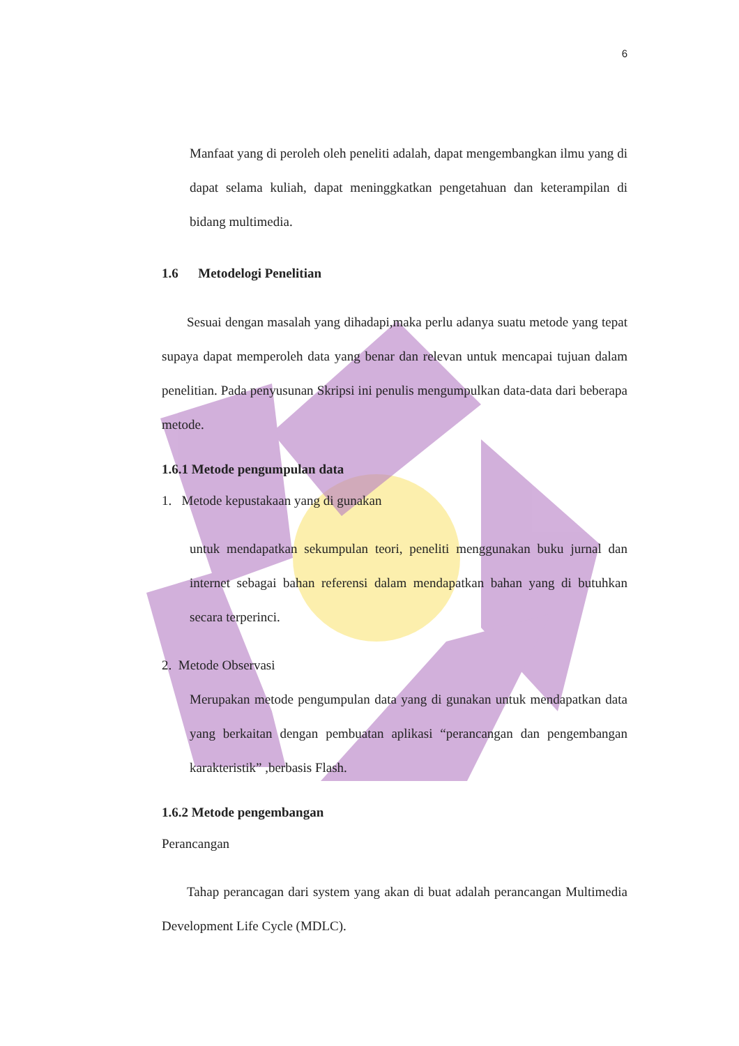6
Manfaat yang di peroleh oleh peneliti adalah, dapat mengembangkan ilmu yang di dapat selama kuliah, dapat meninggkatkan pengetahuan dan keterampilan di bidang multimedia.
1.6 Metodelogi Penelitian
Sesuai dengan masalah yang dihadapi,maka perlu adanya suatu metode yang tepat supaya dapat memperoleh data yang benar dan relevan untuk mencapai tujuan dalam penelitian. Pada penyusunan Skripsi ini penulis mengumpulkan data-data dari beberapa metode.
1.6.1 Metode pengumpulan data
1. Metode kepustakaan yang di gunakan
untuk mendapatkan sekumpulan teori, peneliti menggunakan buku jurnal dan internet sebagai bahan referensi dalam mendapatkan bahan yang di butuhkan secara terperinci.
2. Metode Observasi
Merupakan metode pengumpulan data yang di gunakan untuk mendapatkan data yang berkaitan dengan pembuatan aplikasi “perancangan dan pengembangan karakteristik” ,berbasis Flash.
1.6.2 Metode pengembangan
Perancangan
Tahap perancagan dari system yang akan di buat adalah perancangan Multimedia Development Life Cycle (MDLC).